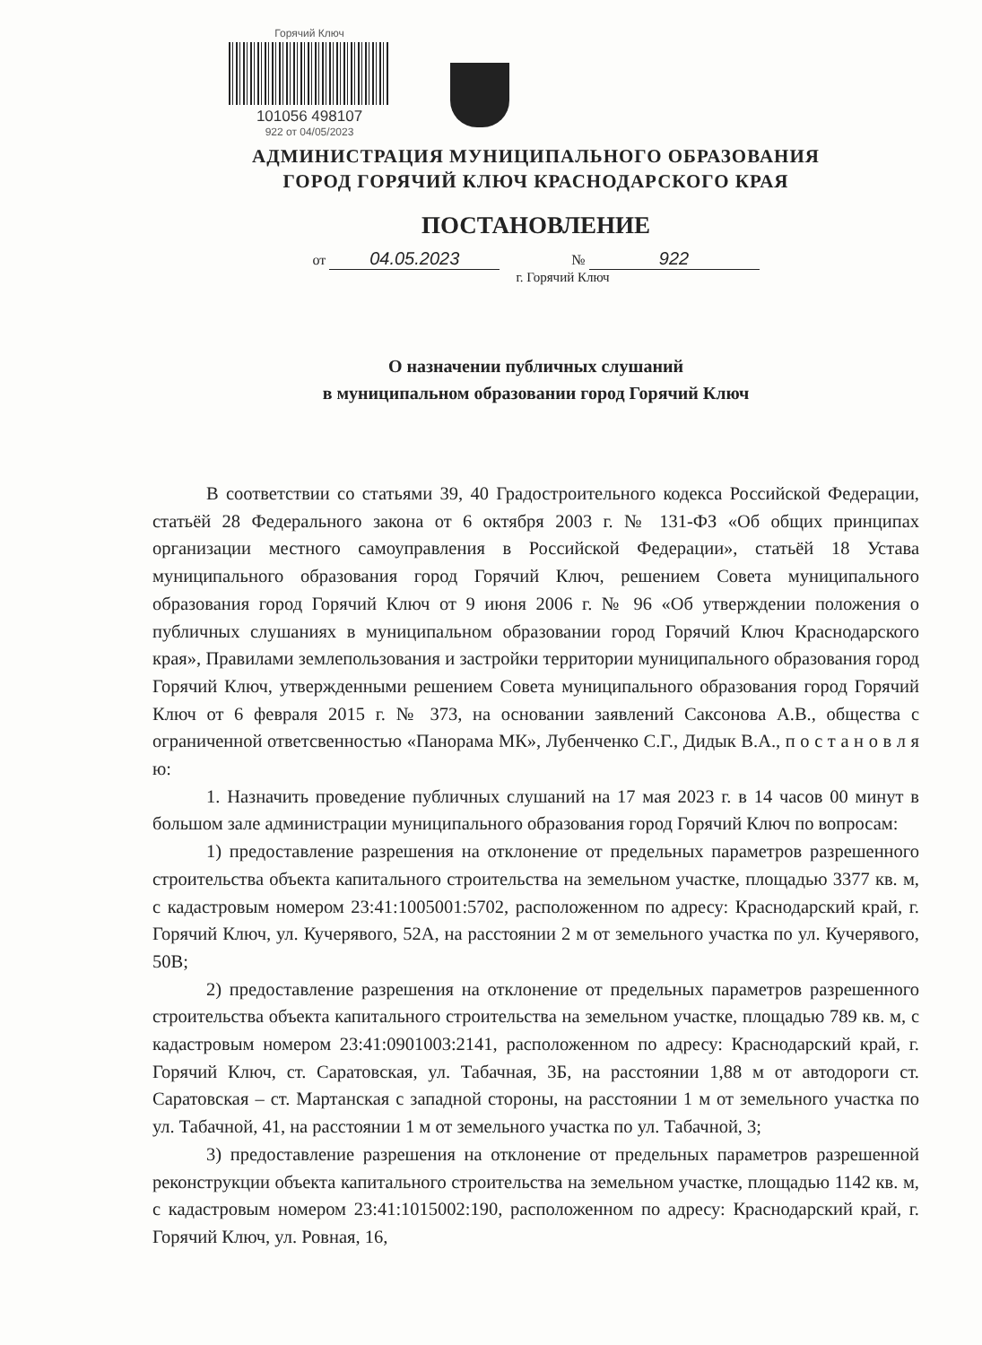Горячий Ключ
101056 498107
922 от 04/05/2023
АДМИНИСТРАЦИЯ МУНИЦИПАЛЬНОГО ОБРАЗОВАНИЯ
ГОРОД ГОРЯЧИЙ КЛЮЧ КРАСНОДАРСКОГО КРАЯ
ПОСТАНОВЛЕНИЕ
от 04.05.2023 № 922
г. Горячий Ключ
О назначении публичных слушаний
в муниципальном образовании город Горячий Ключ
В соответствии со статьями 39, 40 Градостроительного кодекса Российской Федерации, статьёй 28 Федерального закона от 6 октября 2003 г. № 131-ФЗ «Об общих принципах организации местного самоуправления в Российской Федерации», статьёй 18 Устава муниципального образования город Горячий Ключ, решением Совета муниципального образования город Горячий Ключ от 9 июня 2006 г. № 96 «Об утверждении положения о публичных слушаниях в муниципальном образовании город Горячий Ключ Краснодарского края», Правилами землепользования и застройки территории муниципального образования город Горячий Ключ, утвержденными решением Совета муниципального образования город Горячий Ключ от 6 февраля 2015 г. № 373, на основании заявлений Саксонова А.В., общества с ограниченной ответсвенностью «Панорама МК», Лубенченко С.Г., Дидык В.А., п о с т а н о в л я ю:
1. Назначить проведение публичных слушаний на 17 мая 2023 г. в 14 часов 00 минут в большом зале администрации муниципального образования город Горячий Ключ по вопросам:
1) предоставление разрешения на отклонение от предельных параметров разрешенного строительства объекта капитального строительства на земельном участке, площадью 3377 кв. м, с кадастровым номером 23:41:1005001:5702, расположенном по адресу: Краснодарский край, г. Горячий Ключ, ул. Кучерявого, 52А, на расстоянии 2 м от земельного участка по ул. Кучерявого, 50В;
2) предоставление разрешения на отклонение от предельных параметров разрешенного строительства объекта капитального строительства на земельном участке, площадью 789 кв. м, с кадастровым номером 23:41:0901003:2141, расположенном по адресу: Краснодарский край, г. Горячий Ключ, ст. Саратовская, ул. Табачная, 3Б, на расстоянии 1,88 м от автодороги ст. Саратовская – ст. Мартанская с западной стороны, на расстоянии 1 м от земельного участка по ул. Табачной, 41, на расстоянии 1 м от земельного участка по ул. Табачной, 3;
3) предоставление разрешения на отклонение от предельных параметров разрешенной реконструкции объекта капитального строительства на земельном участке, площадью 1142 кв. м, с кадастровым номером 23:41:1015002:190, расположенном по адресу: Краснодарский край, г. Горячий Ключ, ул. Ровная, 16,